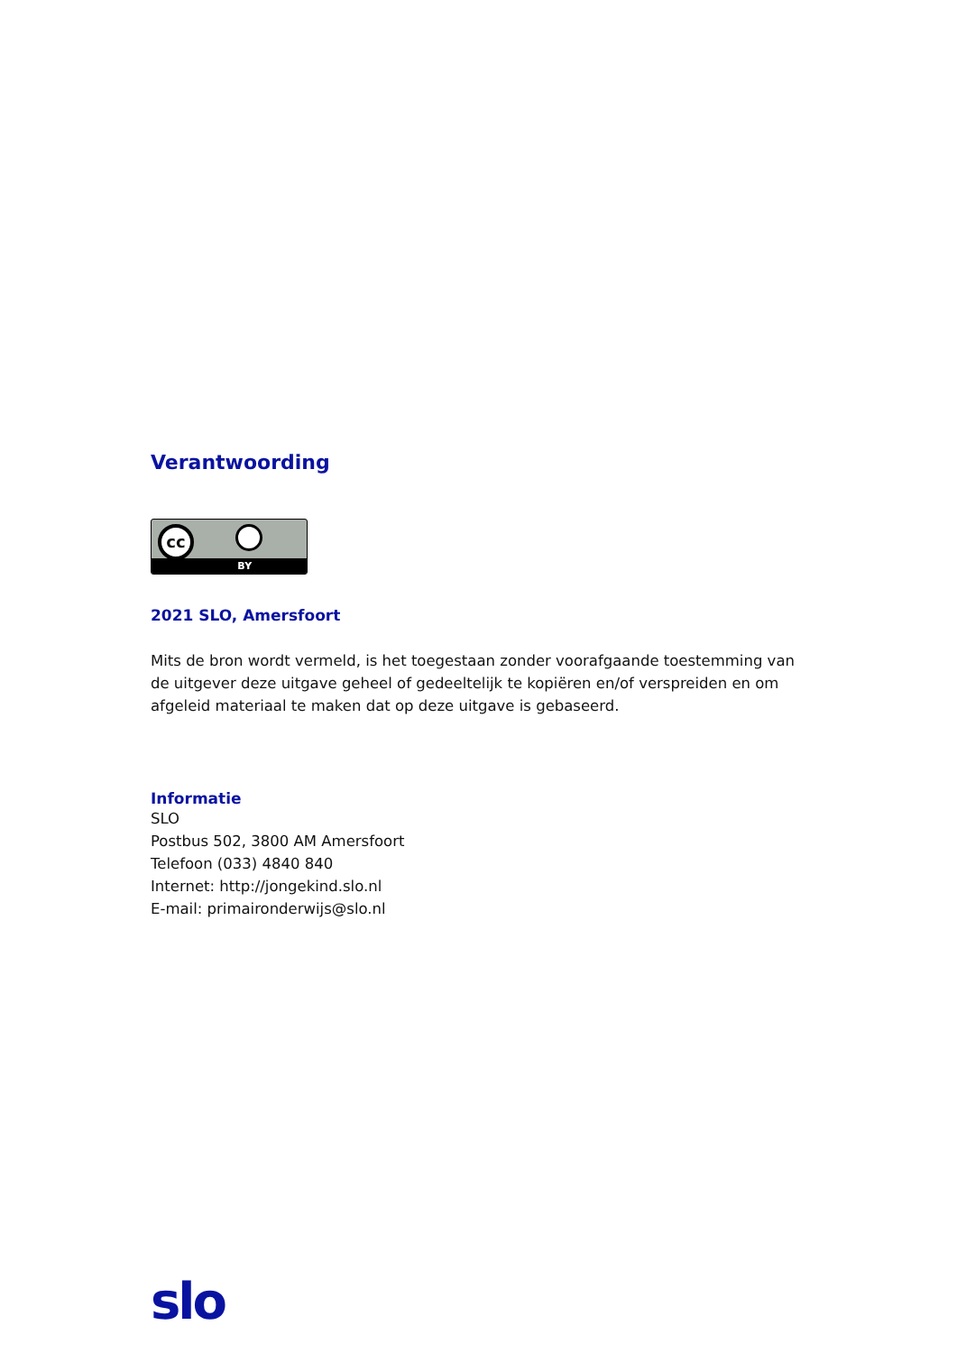Verantwoording
cc
BY
2021 SLO, Amersfoort
Mits de bron wordt vermeld, is het toegestaan zonder voorafgaande toestemming van de uitgever deze uitgave geheel of gedeeltelijk te kopiëren en/of verspreiden en om afgeleid materiaal te maken dat op deze uitgave is gebaseerd.
Informatie
SLO
Postbus 502, 3800 AM Amersfoort
Telefoon (033) 4840 840
Internet: http://jongekind.slo.nl
E-mail: primaironderwijs@slo.nl
slo